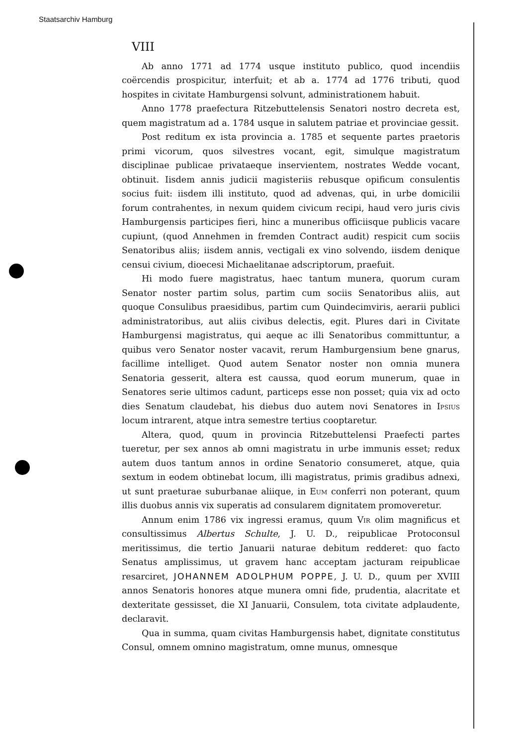Staatsarchiv Hamburg
VIII
Ab anno 1771 ad 1774 usque instituto publico, quod incendiis coërcendis prospicitur, interfuit; et ab a. 1774 ad 1776 tributi, quod hospites in civitate Hamburgensi solvunt, administrationem habuit.
Anno 1778 praefectura Ritzebuttelensis Senatori nostro decreta est, quem magistratum ad a. 1784 usque in salutem patriae et provinciae gessit.
Post reditum ex ista provincia a. 1785 et sequente partes praetoris primi vicorum, quos silvestres vocant, egit, simulque magistratum disciplinae publicae privataeque inservientem, nostrates Wedde vocant, obtinuit. Iisdem annis judicii magisteriis rebusque opificum consulentis socius fuit: iisdem illi instituto, quod ad advenas, qui, in urbe domicilii forum contrahentes, in nexum quidem civicum recipi, haud vero juris civis Hamburgensis participes fieri, hinc a muneribus officiisque publicis vacare cupiunt, (quod Annehmen in fremden Contract audit) respicit cum sociis Senatoribus aliis; iisdem annis, vectigali ex vino solvendo, iisdem denique censui civium, dioecesi Michaelitanae adscriptorum, praefuit.
Hi modo fuere magistratus, haec tantum munera, quorum curam Senator noster partim solus, partim cum sociis Senatoribus aliis, aut quoque Consulibus praesidibus, partim cum Quindecimviris, aerarii publici administratoribus, aut aliis civibus delectis, egit. Plures dari in Civitate Hamburgensi magistratus, qui aeque ac illi Senatoribus committuntur, a quibus vero Senator noster vacavit, rerum Hamburgensium bene gnarus, facillime intelliget. Quod autem Senator noster non omnia munera Senatoria gesserit, altera est caussa, quod eorum munerum, quae in Senatores serie ultimos cadunt, particeps esse non posset; quia vix ad octo dies Senatum claudebat, his diebus duo autem novi Senatores in Ipsius locum intrarent, atque intra semestre tertius cooptaretur.
Altera, quod, quum in provincia Ritzebuttelensi Praefecti partes tueretur, per sex annos ab omni magistratu in urbe immunis esset; redux autem duos tantum annos in ordine Senatorio consumeret, atque, quia sextum in eodem obtinebat locum, illi magistratus, primis gradibus adnexi, ut sunt praeturae suburbanae aliique, in Eum conferri non poterant, quum illis duobus annis vix superatis ad consularem dignitatem promoveretur.
Annum enim 1786 vix ingressi eramus, quum Vir olim magnificus et consultissimus Albertus Schulte, J. U. D., reipublicae Protoconsul meritissimus, die tertio Januarii naturae debitum redderet: quo facto Senatus amplissimus, ut gravem hanc acceptam jacturam reipublicae resarciret, JOHANNEM ADOLPHUM POPPE, J. U. D., quum per XVIII annos Senatoris honores atque munera omni fide, prudentia, alacritate et dexteritate gessisset, die XI Januarii, Consulem, tota civitate adplaudente, declaravit.
Qua in summa, quam civitas Hamburgensis habet, dignitate constitutus Consul, omnem omnino magistratum, omne munus, omnesque